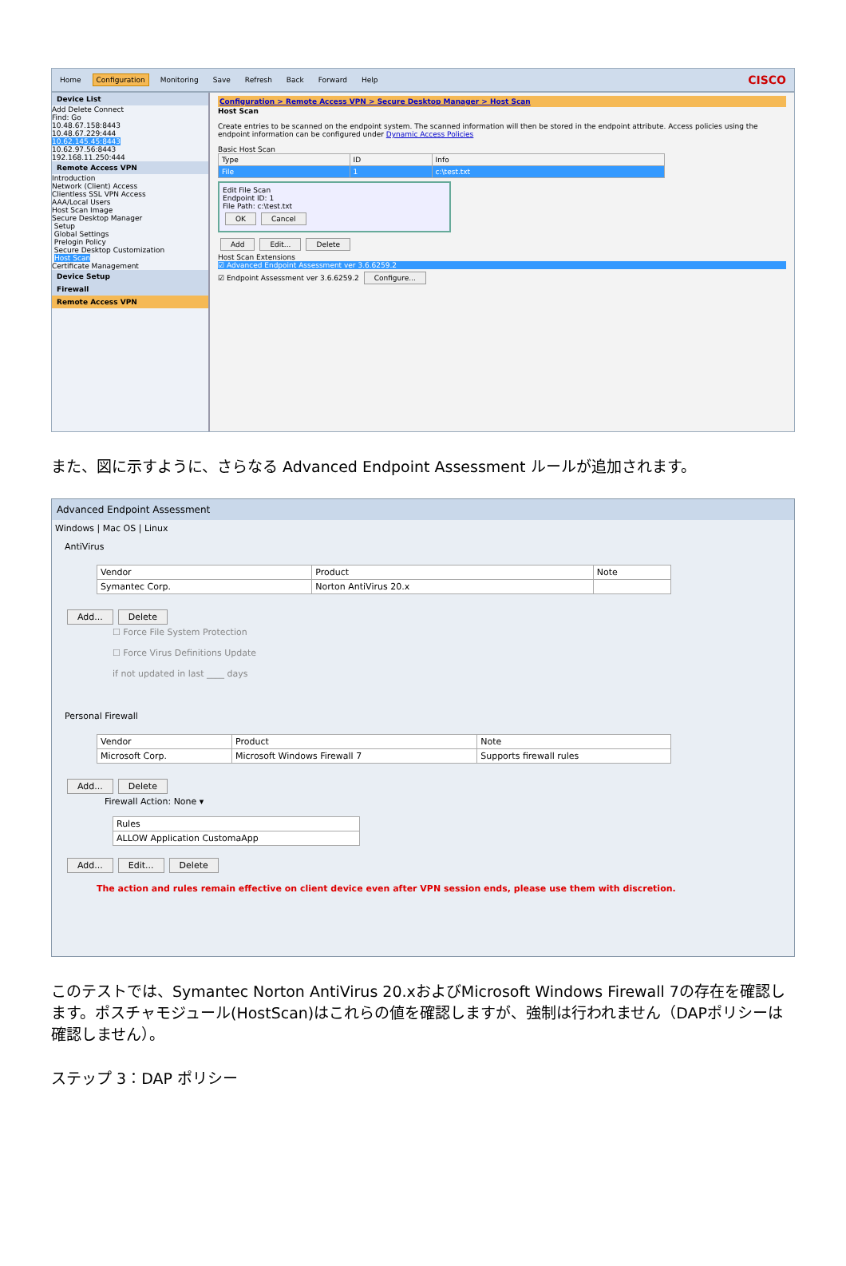Home Configuration Monitoring Save Refresh Back Forward Help CISCO
Device List
Add Delete Connect
Find: Go
10.48.67.158:8443
10.48.67.229:444
10.62.145.45:8443
10.62.97.56:8443
192.168.11.250:444
Remote Access VPN
Introduction
Network (Client) Access
Clientless SSL VPN Access
AAA/Local Users
Host Scan Image
Secure Desktop Manager
Setup
Global Settings
Prelogin Policy
Secure Desktop Customization
Host Scan
Certificate Management
Device Setup
Firewall
Remote Access VPN
Configuration > Remote Access VPN > Secure Desktop Manager > Host Scan
Host Scan
Create entries to be scanned on the endpoint system. The scanned information will then be stored in the endpoint attribute. Access policies using the endpoint information can be configured under Dynamic Access Policies
Basic Host Scan
| Type | ID | Info |
| --- | --- | --- |
| File | 1 | c:\test.txt |
Edit File Scan
Endpoint ID: 1
File Path: c:\test.txt
OK Cancel
Add Edit... Delete
Host Scan Extensions
☑ Advanced Endpoint Assessment ver 3.6.6259.2
☑ Endpoint Assessment ver 3.6.6259.2 Configure...
また、図に示すように、さらなる Advanced Endpoint Assessment ルールが追加されます。
Advanced Endpoint Assessment
Windows | Mac OS | Linux
AntiVirus
| Vendor | Product | Note |
| --- | --- | --- |
| Symantec Corp. | Norton AntiVirus 20.x | |
Add... Delete
☐ Force File System Protection
☐ Force Virus Definitions Update
if not updated in last ____ days
Personal Firewall
| Vendor | Product | Note |
| --- | --- | --- |
| Microsoft Corp. | Microsoft Windows Firewall 7 | Supports firewall rules |
Add... Delete
Firewall Action: None ▾
| Rules |
| --- |
| ALLOW Application CustomaApp |
Add... Edit... Delete
The action and rules remain effective on client device even after VPN session ends, please use them with discretion.
このテストでは、Symantec Norton AntiVirus 20.xおよびMicrosoft Windows Firewall 7の存在を確認します。ポスチャモジュール(HostScan)はこれらの値を確認しますが、強制は行われません（DAPポリシーは確認しません）。
ステップ 3：DAP ポリシー